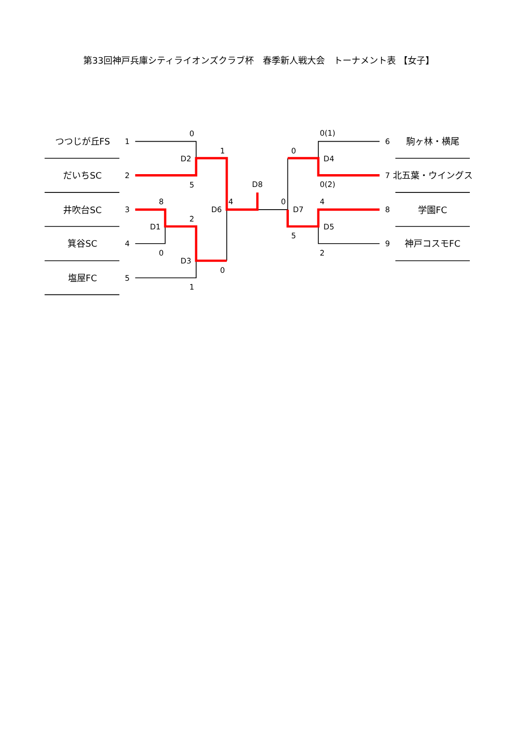第33回神戸兵庫シティライオンズクラブ杯　春季新人戦大会　トーナメント表 【女子】
つつじが丘FS
だいちSC
井吹台SC
箕谷SC
塩屋FC
駒ヶ林・横尾
北五葉・ウイングス
学園FC
神戸コスモFC
1
2
3
4
5
6
7
8
9
0
D2
5
1
D8
8
2
D1
0
D3
0
1
D6
4
0
D7
0(1)
0
D4
0(2)
4
D5
5
2